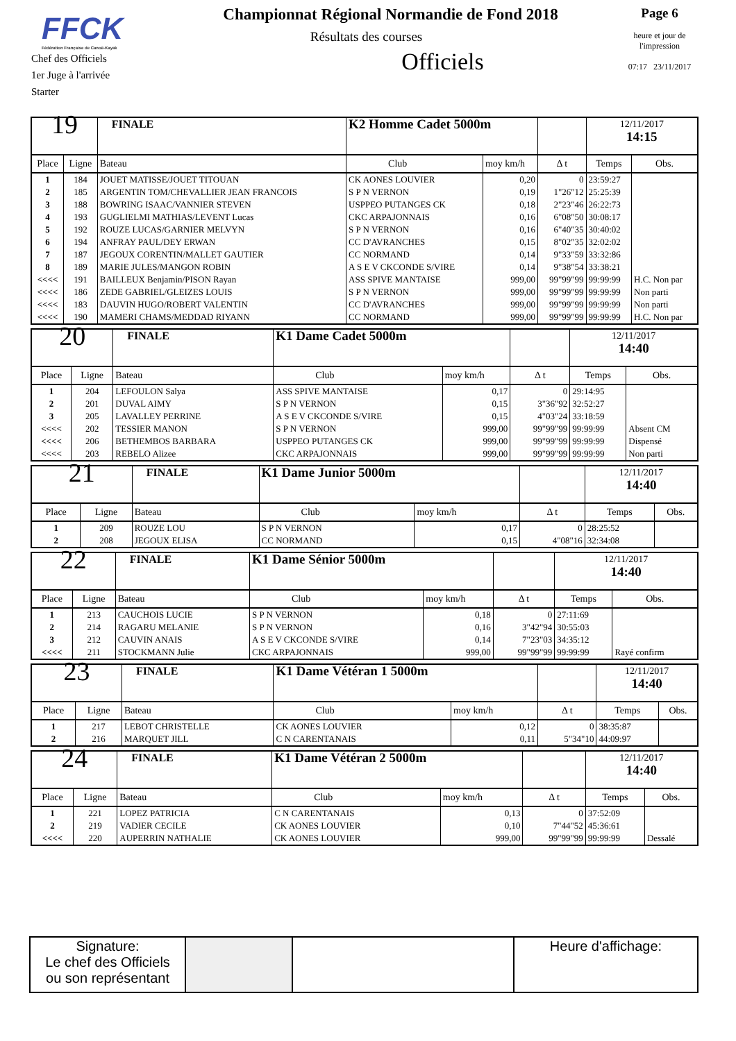FFCK
Fédération Française de Canoë-Kayak
Chef des Officiels
1er Juge à l'arrivée
Starter
Championnat Régional Normandie de Fond 2018
Résultats des courses
Officiels
Page 6
heure et jour de
l'impression
07:17 23/11/2017
| 19 | | FINALE | K2 Homme Cadet 5000m | | | 12/11/2017 14:15 | |
| Place | Ligne | Bateau | Club | moy km/h | Δ t | Temps | Obs. |
| 1 | 184 | JOUET MATISSE/JOUET TITOUAN | CK AONES LOUVIER | 0,20 | 0 | 23:59:27 | |
| 2 | 185 | ARGENTIN TOM/CHEVALLIER JEAN FRANCOIS | S P N VERNON | 0,19 | 1"26"12 | 25:25:39 | |
| 3 | 188 | BOWRING ISAAC/VANNIER STEVEN | USPPEO PUTANGES CK | 0,18 | 2"23"46 | 26:22:73 | |
| 4 | 193 | GUGLIELMI MATHIAS/LEVENT Lucas | CKC ARPAJONNAIS | 0,16 | 6"08"50 | 30:08:17 | |
| 5 | 192 | ROUZE LUCAS/GARNIER MELVYN | S P N VERNON | 0,16 | 6"40"35 | 30:40:02 | |
| 6 | 194 | ANFRAY PAUL/DEY ERWAN | CC D'AVRANCHES | 0,15 | 8"02"35 | 32:02:02 | |
| 7 | 187 | JEGOUX CORENTIN/MALLET GAUTIER | CC NORMAND | 0,14 | 9"33"59 | 33:32:86 | |
| 8 | 189 | MARIE JULES/MANGON ROBIN | A S E V CKCONDE S/VIRE | 0,14 | 9"38"54 | 33:38:21 | |
| <<<< | 191 | BAILLEUX Benjamin/PISON Rayan | ASS SPIVE MANTAISE | 999,00 | 99"99"99 | 99:99:99 | H.C. Non par |
| <<<< | 186 | ZEDE GABRIEL/GLEIZES LOUIS | S P N VERNON | 999,00 | 99"99"99 | 99:99:99 | Non parti |
| <<<< | 183 | DAUVIN HUGO/ROBERT VALENTIN | CC D'AVRANCHES | 999,00 | 99"99"99 | 99:99:99 | Non parti |
| <<<< | 190 | MAMERI CHAMS/MEDDAD RIYANN | CC NORMAND | 999,00 | 99"99"99 | 99:99:99 | H.C. Non par |
| 20 | | FINALE | K1 Dame Cadet 5000m | | | 12/11/2017 14:40 | |
| Place | Ligne | Bateau | Club | moy km/h | Δ t | Temps | Obs. |
| 1 | 204 | LEFOULON Salya | ASS SPIVE MANTAISE | 0,17 | 0 | 29:14:95 | |
| 2 | 201 | DUVAL AIMY | S P N VERNON | 0,15 | 3"36"92 | 32:52:27 | |
| 3 | 205 | LAVALLEY PERRINE | A S E V CKCONDE S/VIRE | 0,15 | 4"03"24 | 33:18:59 | |
| <<<< | 202 | TESSIER MANON | S P N VERNON | 999,00 | 99"99"99 | 99:99:99 | Absent CM |
| <<<< | 206 | BETHEMBOS BARBARA | USPPEO PUTANGES CK | 999,00 | 99"99"99 | 99:99:99 | Dispensé |
| <<<< | 203 | REBELO Alizee | CKC ARPAJONNAIS | 999,00 | 99"99"99 | 99:99:99 | Non parti |
| 21 | | FINALE | K1 Dame Junior 5000m | | | 12/11/2017 14:40 | |
| Place | Ligne | Bateau | Club | moy km/h | Δ t | Temps | Obs. |
| 1 | 209 | ROUZE LOU | S P N VERNON | 0,17 | 0 | 28:25:52 | |
| 2 | 208 | JEGOUX ELISA | CC NORMAND | 0,15 | 4"08"16 | 32:34:08 | |
| 22 | | FINALE | K1 Dame Sénior 5000m | | | 12/11/2017 14:40 | |
| Place | Ligne | Bateau | Club | moy km/h | Δ t | Temps | Obs. |
| 1 | 213 | CAUCHOIS LUCIE | S P N VERNON | 0,18 | 0 | 27:11:69 | |
| 2 | 214 | RAGARU MELANIE | S P N VERNON | 0,16 | 3"42"94 | 30:55:03 | |
| 3 | 212 | CAUVIN ANAIS | A S E V CKCONDE S/VIRE | 0,14 | 7"23"03 | 34:35:12 | |
| <<<< | 211 | STOCKMANN Julie | CKC ARPAJONNAIS | 999,00 | 99"99"99 | 99:99:99 | Rayé confirm |
| 23 | | FINALE | K1 Dame Vétéran 1 5000m | | | 12/11/2017 14:40 | |
| Place | Ligne | Bateau | Club | moy km/h | Δ t | Temps | Obs. |
| 1 | 217 | LEBOT CHRISTELLE | CK AONES LOUVIER | 0,12 | 0 | 38:35:87 | |
| 2 | 216 | MARQUET JILL | C N CARENTANAIS | 0,11 | 5"34"10 | 44:09:97 | |
| 24 | | FINALE | K1 Dame Vétéran 2 5000m | | | 12/11/2017 14:40 | |
| Place | Ligne | Bateau | Club | moy km/h | Δ t | Temps | Obs. |
| 1 | 221 | LOPEZ PATRICIA | C N CARENTANAIS | 0,13 | 0 | 37:52:09 | |
| 2 | 219 | VADIER CECILE | CK AONES LOUVIER | 0,10 | 7"44"52 | 45:36:61 | |
| <<<< | 220 | AUPERRIN NATHALIE | CK AONES LOUVIER | 999,00 | 99"99"99 | 99:99:99 | Dessalé |
| Signature: Le chef des Officiels ou son représentant | | | Heure d'affichage: |